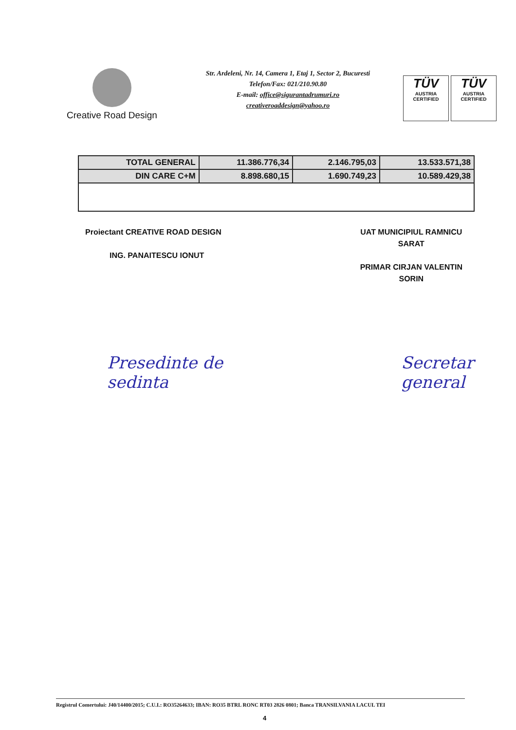Creative Road Design
Str. Ardeleni, Nr. 14, Camera 1, Etaj 1, Sector 2, Bucuresti
Telefon/Fax: 021/210.90.80
E-mail: office@sigurantadrumuri.ro
creativeroaddesign@yahoo.ro
TÜV
AUSTRIA
CERTIFIED
TÜV
AUSTRIA
CERTIFIED
| TOTAL GENERAL | 11.386.776,34 | 2.146.795,03 | 13.533.571,38 |
| DIN CARE C+M | 8.898.680,15 | 1.690.749,23 | 10.589.429,38 |
Proiectant CREATIVE ROAD DESIGN
ING. PANAITESCU IONUT
UAT MUNICIPIUL RAMNICU
SARAT
PRIMAR CIRJAN VALENTIN
SORIN
Presedinte de sedinta Secretar general
Registrul Comertului: J40/14400/2015; C.U.I.: RO35264633; IBAN: RO35 BTRL RONC RT03 2826 0801; Banca TRANSILVANIA LACUL TEI
4